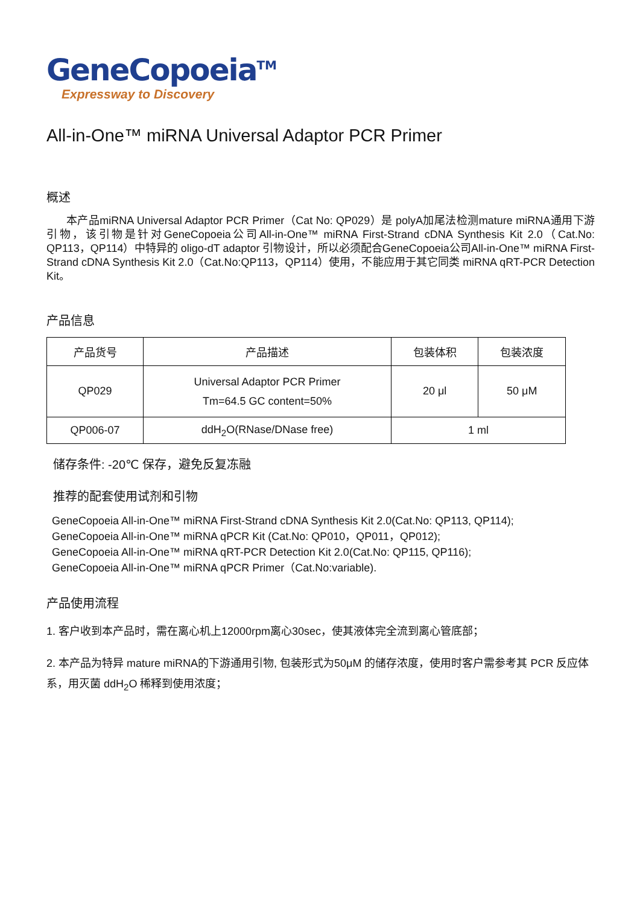GeneCopoeia<sup>TM</sup>
Expressway to Discovery
All-in-One™ miRNA Universal Adaptor PCR Primer
概述
本产品miRNA Universal Adaptor PCR Primer（Cat No: QP029）是 polyA加尾法检测mature miRNA通用下游引物，该引物是针对GeneCopoeia公司All-in-One™ miRNA First-Strand cDNA Synthesis Kit 2.0（Cat.No: QP113，QP114）中特异的 oligo-dT adaptor 引物设计，所以必须配合GeneCopoeia公司All-in-One™ miRNA First-Strand cDNA Synthesis Kit 2.0（Cat.No:QP113，QP114）使用，不能应用于其它同类 miRNA qRT-PCR Detection Kit。
产品信息
| 产品货号 | 产品描述 | 包装体积 | 包装浓度 |
| --- | --- | --- | --- |
| QP029 | Universal Adaptor PCR Primer Tm=64.5 GC content=50% | 20 μl | 50 μM |
| QP006-07 | ddH<sub>2</sub>O(RNase/DNase free) | 1 ml | |
储存条件: -20℃ 保存，避免反复冻融
推荐的配套使用试剂和引物
GeneCopoeia All-in-One™ miRNA First-Strand cDNA Synthesis Kit 2.0(Cat.No: QP113, QP114);
GeneCopoeia All-in-One™ miRNA qPCR Kit (Cat.No: QP010，QP011，QP012);
GeneCopoeia All-in-One™ miRNA qRT-PCR Detection Kit 2.0(Cat.No: QP115, QP116);
GeneCopoeia All-in-One™ miRNA qPCR Primer（Cat.No:variable).
产品使用流程
1. 客户收到本产品时，需在离心机上12000rpm离心30sec，使其液体完全流到离心管底部；
2. 本产品为特异 mature miRNA的下游通用引物, 包装形式为50μM 的储存浓度，使用时客户需参考其 PCR 反应体系，用灭菌 ddH<sub>2</sub>O 稀释到使用浓度；